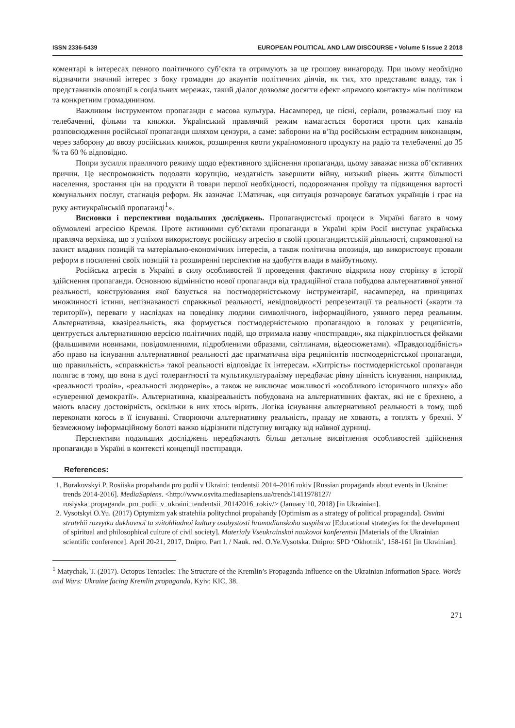ISSN 2336-5439 EUROPEAN POLITICAL AND LAW DISCOURSE • Volume 5 Issue 2 2018
коментарі в інтересах певного політичного суб’єкта та отримують за це грошову винагороду. При цьому необхідно відзначити значний інтерес з боку громадян до акаунтів політичних діячів, як тих, хто представляє владу, так і представників опозиції в соціальних мережах, такий діалог дозволяє досягти ефект «прямого контакту» між політиком та конкретним громадянином.
Важливим інструментом пропаганди є масова культура. Насамперед, це пісні, серіали, розважальні шоу на телебаченні, фільми та книжки. Український правлячий режим намагається боротися проти цих каналів розповсюдження російської пропаганди шляхом цензури, а саме: заборони на в’їзд російським естрадним виконавцям, через заборону до ввозу російських книжок, розширення квоти україномовного продукту на радіо та телебаченні до 35 % та 60 % відповідно.
Попри зусилля правлячого режиму щодо ефективного здійснення пропаганди, цьому заважає низка об’єктивних причин. Це неспроможність подолати корупцію, нездатність завершити війну, низький рівень життя більшості населення, зростання цін на продукти й товари першої необхідності, подорожчання проїзду та підвищення вартості комунальних послуг, стагнація реформ. Як зазначає Т.Матичак, «ця ситуація розчаровує багатьох українців і грає на руку антиукраїнській пропаганді<sup>1</sup>».
Висновки і перспективи подальших досліджень. Пропагандистські процеси в Україні багато в чому обумовлені агресією Кремля. Проте активними суб’єктами пропаганди в Україні крім Росії виступає українська правляча верхівка, що з успіхом використовує російську агресію в своїй пропагандистській діяльності, спрямованої на захист владних позицій та матеріально-економічних інтересів, а також політична опозиція, що використовує провали реформ в посиленні своїх позицій та розширенні перспектив на здобуття влади в майбутньому.
Російська агресія в Україні в силу особливостей її проведення фактично відкрила нову сторінку в історії здійснення пропаганди. Основною відмінністю нової пропаганди від традиційної стала побудова альтернативної уявної реальності, конструювання якої базується на постмодерністському інструментарії, насамперед, на принципах множинності істини, непізнаваності справжньої реальності, невідповідності репрезентації та реальності («карти та території»), переваги у наслідках на поведінку людини символічного, інформаційного, уявного перед реальним. Альтернативна, квазіреальність, яка формується постмодерністською пропагандою в головах у реципієнтів, центрується альтернативною версією політичних подій, що отримала назву «постправди», яка підкріплюється фейками (фальшивими новинами, повідомленнями, підробленими образами, світлинами, відеосюжетами). «Правдоподібність» або право на існування альтернативної реальності дає прагматична віра реципієнтів постмодерністської пропаганди, що правильність, «справжність» такої реальності відповідає їх інтересам. «Хитрість» постмодерністської пропаганди полягає в тому, що вона в дусі толерантності та мультикультуралізму передбачає рівну цінність існування, наприклад, «реальності тролів», «реальності людожерів», а також не виключає можливості «особливого історичного шляху» або «суверенної демократії». Альтернативна, квазіреальність побудована на альтернативних фактах, які не є брехнею, а мають власну достовірність, оскільки в них хтось вірить. Логіка існування альтернативної реальності в тому, щоб переконати когось в її існуванні. Створюючи альтернативну реальність, правду не ховають, а топлять у брехні. У безмежному інформаційному болоті важко відрізнити підступну вигадку від наївної дурниці.
Перспективи подальших досліджень передбачають більш детальне висвітлення особливостей здійснення пропаганди в Україні в контексті концепції постправди.
References:
1. Burakovskyi P. Rosiiska propahanda pro podii v Ukraini: tendentsii 2014–2016 rokiv [Russian propaganda about events in Ukraine: trends 2014-2016]. MediaSapiens. <http://www.osvita.mediasapiens.ua/trends/1411978127/ rosiyska_propaganda_pro_podii_v_ukraini_tendentsii_20142016_rokiv/> (January 10, 2018) [in Ukrainian].
2. Vysotskyi O.Yu. (2017) Optymizm yak stratehiia politychnoi propahandy [Optimism as a strategy of political propaganda]. Osvitni stratehii rozvytku dukhovnoi ta svitohliadnoi kultury osobystosti hromadianskoho suspilstva [Educational strategies for the development of spiritual and philosophical culture of civil society]. Materialy Vseukrainskoi naukovoi konferentsii [Materials of the Ukrainian scientific conference]. April 20-21, 2017, Dnipro. Part I. / Nauk. red. O.Ye.Vysotska. Dnipro: SPD ‘Okhotnik’, 158-161 [in Ukrainian].
<sup>1</sup> Matychak, T. (2017). Octopus Tentacles: The Structure of the Kremlin’s Propaganda Influence on the Ukrainian Information Space. Words and Wars: Ukraine facing Kremlin propaganda. Kyiv: KIC, 38.
271